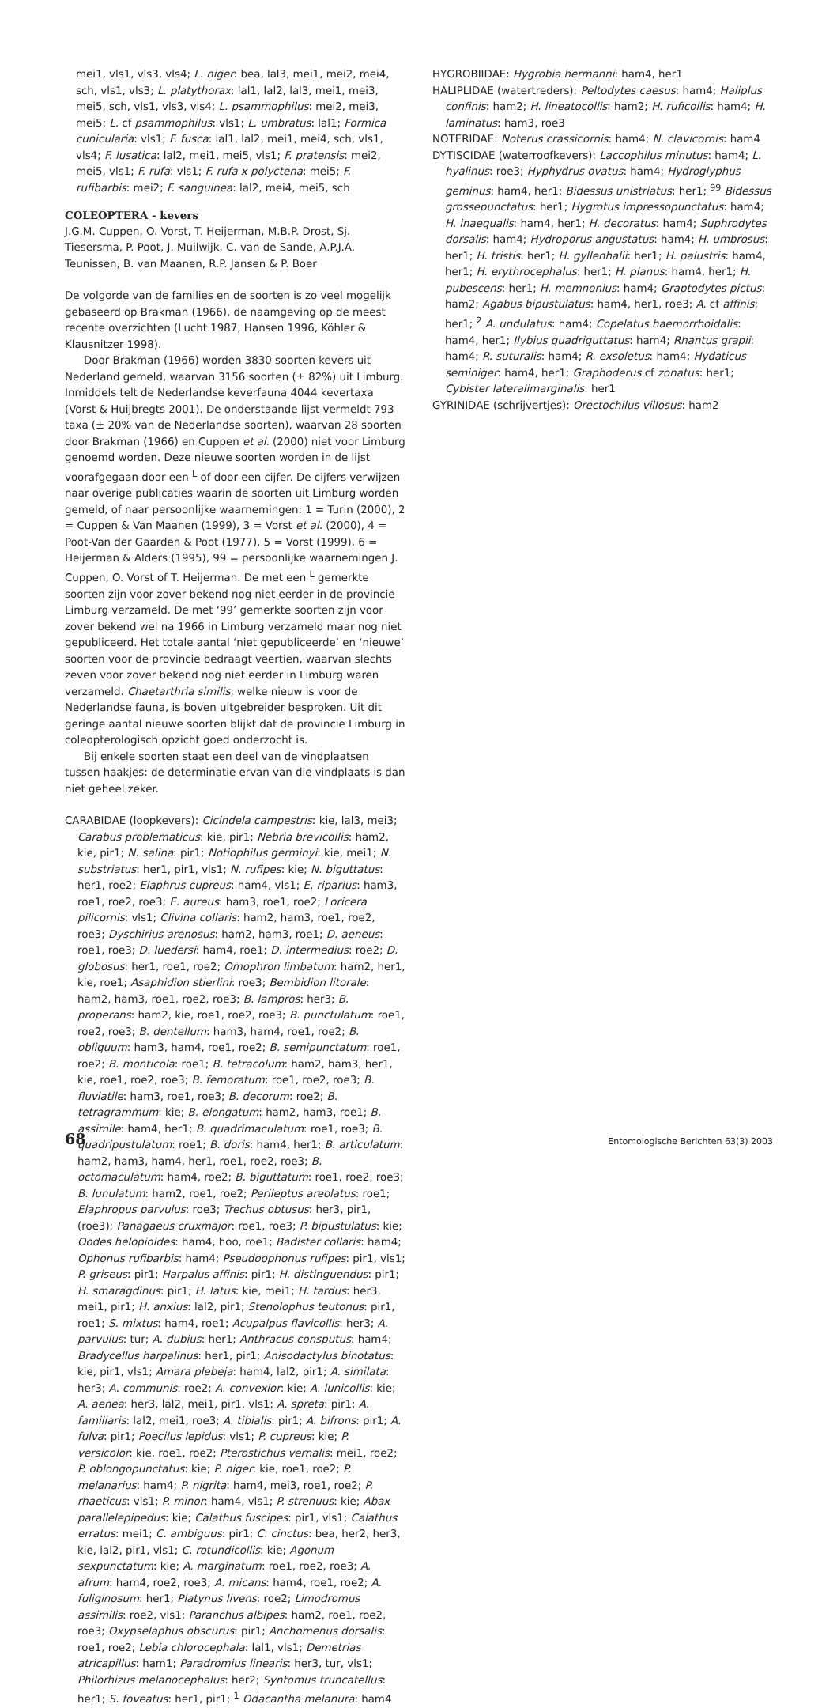mei1, vls1, vls3, vls4; L. niger: bea, lal3, mei1, mei2, mei4, sch, vls1, vls3; L. platythorax: lal1, lal2, lal3, mei1, mei3, mei5, sch, vls1, vls3, vls4; L. psammophilus: mei2, mei3, mei5; L. cf psammophilus: vls1; L. umbratus: lal1; Formica cunicularia: vls1; F. fusca: lal1, lal2, mei1, mei4, sch, vls1, vls4; F. lusatica: lal2, mei1, mei5, vls1; F. pratensis: mei2, mei5, vls1; F. rufa: vls1; F. rufa x polyctena: mei5; F. rufibarbis: mei2; F. sanguinea: lal2, mei4, mei5, sch
COLEOPTERA - kevers
J.G.M. Cuppen, O. Vorst, T. Heijerman, M.B.P. Drost, Sj. Tiesersma, P. Poot, J. Muilwijk, C. van de Sande, A.P.J.A. Teunissen, B. van Maanen, R.P. Jansen & P. Boer
De volgorde van de families en de soorten is zo veel mogelijk gebaseerd op Brakman (1966), de naamgeving op de meest recente overzichten (Lucht 1987, Hansen 1996, Köhler & Klausnitzer 1998).
Door Brakman (1966) worden 3830 soorten kevers uit Nederland gemeld, waarvan 3156 soorten (± 82%) uit Limburg. Inmiddels telt de Nederlandse keverfauna 4044 kevertaxa (Vorst & Huijbregts 2001). De onderstaande lijst vermeldt 793 taxa (± 20% van de Nederlandse soorten), waarvan 28 soorten door Brakman (1966) en Cuppen et al. (2000) niet voor Limburg genoemd worden. Deze nieuwe soorten worden in de lijst voorafgegaan door een <sup>L</sup> of door een cijfer. De cijfers verwijzen naar overige publicaties waarin de soorten uit Limburg worden gemeld, of naar persoonlijke waarnemingen: 1 = Turin (2000), 2 = Cuppen & Van Maanen (1999), 3 = Vorst et al. (2000), 4 = Poot-Van der Gaarden & Poot (1977), 5 = Vorst (1999), 6 = Heijerman & Alders (1995), 99 = persoonlijke waarnemingen J. Cuppen, O. Vorst of T. Heijerman. De met een <sup>L</sup> gemerkte soorten zijn voor zover bekend nog niet eerder in de provincie Limburg verzameld. De met ‘99’ gemerkte soorten zijn voor zover bekend wel na 1966 in Limburg verzameld maar nog niet gepubliceerd. Het totale aantal ‘niet gepubliceerde’ en ‘nieuwe’ soorten voor de provincie bedraagt veertien, waarvan slechts zeven voor zover bekend nog niet eerder in Limburg waren verzameld. Chaetarthria similis, welke nieuw is voor de Nederlandse fauna, is boven uitgebreider besproken. Uit dit geringe aantal nieuwe soorten blijkt dat de provincie Limburg in coleopterologisch opzicht goed onderzocht is.
Bij enkele soorten staat een deel van de vindplaatsen tussen haakjes: de determinatie ervan van die vindplaats is dan niet geheel zeker.
CARABIDAE (loopkevers): Cicindela campestris: kie, lal3, mei3; Carabus problematicus: kie, pir1; Nebria brevicollis: ham2, kie, pir1; N. salina: pir1; Notiophilus germinyi: kie, mei1; N. substriatus: her1, pir1, vls1; N. rufipes: kie; N. biguttatus: her1, roe2; Elaphrus cupreus: ham4, vls1; E. riparius: ham3, roe1, roe2, roe3; E. aureus: ham3, roe1, roe2; Loricera pilicornis: vls1; Clivina collaris: ham2, ham3, roe1, roe2, roe3; Dyschirius arenosus: ham2, ham3, roe1; D. aeneus: roe1, roe3; D. luedersi: ham4, roe1; D. intermedius: roe2; D. globosus: her1, roe1, roe2; Omophron limbatum: ham2, her1, kie, roe1; Asaphidion stierlini: roe3; Bembidion litorale: ham2, ham3, roe1, roe2, roe3; B. lampros: her3; B. properans: ham2, kie, roe1, roe2, roe3; B. punctulatum: roe1, roe2, roe3; B. dentellum: ham3, ham4, roe1, roe2; B. obliquum: ham3, ham4, roe1, roe2; B. semipunctatum: roe1, roe2; B. monticola: roe1; B. tetracolum: ham2, ham3, her1, kie, roe1, roe2, roe3; B. femoratum: roe1, roe2, roe3; B. fluviatile: ham3, roe1, roe3; B. decorum: roe2; B. tetragrammum: kie; B. elongatum: ham2, ham3, roe1; B. assimile: ham4, her1; B. quadrimaculatum: roe1, roe3; B. quadripustulatum: roe1; B. doris: ham4, her1; B. articulatum: ham2, ham3, ham4, her1, roe1, roe2, roe3; B. octomaculatum: ham4, roe2; B. biguttatum: roe1, roe2, roe3; B. lunulatum: ham2, roe1, roe2; Perileptus areolatus: roe1; Elaphropus parvulus: roe3; Trechus obtusus: her3, pir1, (roe3); Panagaeus cruxmajor: roe1, roe3; P. bipustulatus: kie; Oodes helopioides: ham4, hoo, roe1; Badister collaris: ham4; Ophonus rufibarbis: ham4; Pseudoophonus rufipes: pir1, vls1; P. griseus: pir1; Harpalus affinis: pir1; H. distinguendus: pir1; H. smaragdinus: pir1; H. latus: kie, mei1; H. tardus: her3, mei1, pir1; H. anxius: lal2, pir1; Stenolophus teutonus: pir1, roe1; S. mixtus: ham4, roe1; Acupalpus flavicollis: her3; A. parvulus: tur; A. dubius: her1; Anthracus consputus: ham4; Bradycellus harpalinus: her1, pir1; Anisodactylus binotatus: kie, pir1, vls1; Amara plebeja: ham4, lal2, pir1; A. similata: her3; A. communis: roe2; A. convexior: kie; A. lunicollis: kie; A. aenea: her3, lal2, mei1, pir1, vls1; A. spreta: pir1; A. familiaris: lal2, mei1, roe3; A. tibialis: pir1; A. bifrons: pir1; A. fulva: pir1; Poecilus lepidus: vls1; P. cupreus: kie; P. versicolor: kie, roe1, roe2; Pterostichus vernalis: mei1, roe2; P. oblongopunctatus: kie; P. niger: kie, roe1, roe2; P. melanarius: ham4; P. nigrita: ham4, mei3, roe1, roe2; P. rhaeticus: vls1; P. minor: ham4, vls1; P. strenuus: kie; Abax parallelepipedus: kie; Calathus fuscipes: pir1, vls1; Calathus erratus: mei1; C. ambiguus: pir1; C. cinctus: bea, her2, her3, kie, lal2, pir1, vls1; C. rotundicollis: kie; Agonum sexpunctatum: kie; A. marginatum: roe1, roe2, roe3; A. afrum: ham4, roe2, roe3; A. micans: ham4, roe1, roe2; A. fuliginosum: her1; Platynus livens: roe2; Limodromus assimilis: roe2, vls1; Paranchus albipes: ham2, roe1, roe2, roe3; Oxypselaphus obscurus: pir1; Anchomenus dorsalis: roe1, roe2; Lebia chlorocephala: lal1, vls1; Demetrias atricapillus: ham1; Paradromius linearis: her3, tur, vls1; Philorhizus melanocephalus: her2; Syntomus truncatellus: her1; S. foveatus: her1, pir1; <sup>1</sup> Odacantha melanura: ham4
HYGROBIIDAE: Hygrobia hermanni: ham4, her1
HALIPLIDAE (watertreders): Peltodytes caesus: ham4; Haliplus confinis: ham2; H. lineatocollis: ham2; H. ruficollis: ham4; H. laminatus: ham3, roe3
NOTERIDAE: Noterus crassicornis: ham4; N. clavicornis: ham4
DYTISCIDAE (waterroofkevers): Laccophilus minutus: ham4; L. hyalinus: roe3; Hyphydrus ovatus: ham4; Hydroglyphus geminus: ham4, her1; Bidessus unistriatus: her1; <sup>99</sup> Bidessus grossepunctatus: her1; Hygrotus impressopunctatus: ham4; H. inaequalis: ham4, her1; H. decoratus: ham4; Suphrodytes dorsalis: ham4; Hydroporus angustatus: ham4; H. umbrosus: her1; H. tristis: her1; H. gyllenhalii: her1; H. palustris: ham4, her1; H. erythrocephalus: her1; H. planus: ham4, her1; H. pubescens: her1; H. memnonius: ham4; Graptodytes pictus: ham2; Agabus bipustulatus: ham4, her1, roe3; A. cf affinis: her1; <sup>2</sup> A. undulatus: ham4; Copelatus haemorrhoidalis: ham4, her1; Ilybius quadriguttatus: ham4; Rhantus grapii: ham4; R. suturalis: ham4; R. exsoletus: ham4; Hydaticus seminiger: ham4, her1; Graphoderus cf zonatus: her1; Cybister lateralimarginalis: her1
GYRINIDAE (schrijvertjes): Orectochilus villosus: ham2
68 Entomologische Berichten 63(3) 2003